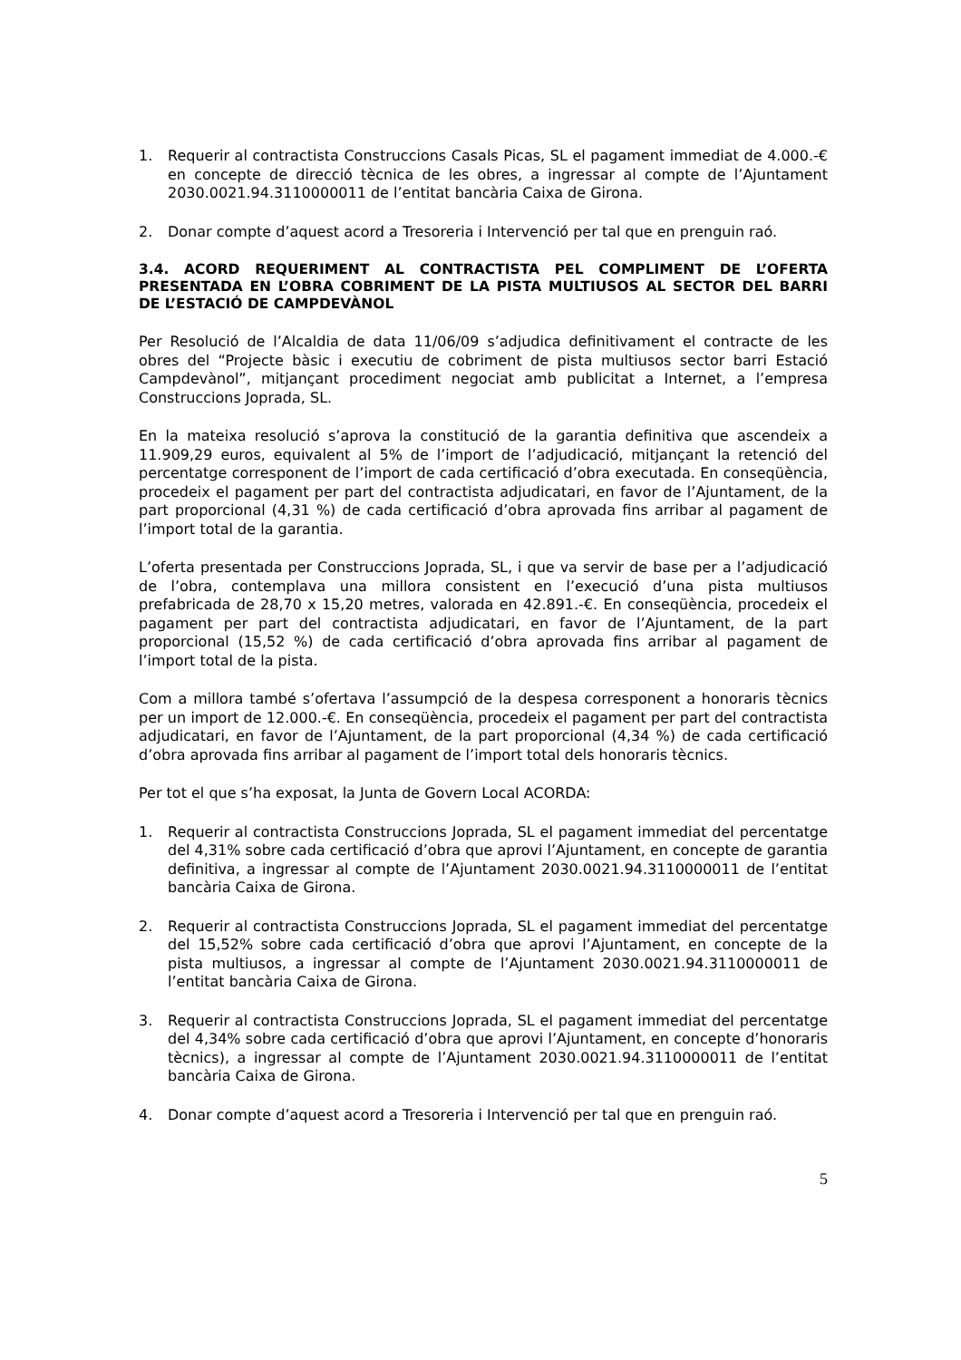1. Requerir al contractista Construccions Casals Picas, SL el pagament immediat de 4.000.-€ en concepte de direcció tècnica de les obres, a ingressar al compte de l’Ajuntament 2030.0021.94.3110000011 de l’entitat bancària Caixa de Girona.
2. Donar compte d’aquest acord a Tresoreria i Intervenció per tal que en prenguin raó.
3.4. ACORD REQUERIMENT AL CONTRACTISTA PEL COMPLIMENT DE L’OFERTA PRESENTADA EN L’OBRA COBRIMENT DE LA PISTA MULTIUSOS AL SECTOR DEL BARRI DE L’ESTACIÓ DE CAMPDEVÀNOL
Per Resolució de l’Alcaldia de data 11/06/09 s’adjudica definitivament el contracte de les obres del “Projecte bàsic i executiu de cobriment de pista multiusos sector barri Estació Campdevànol”, mitjançant procediment negociat amb publicitat a Internet, a l’empresa Construccions Joprada, SL.
En la mateixa resolució s’aprova la constitució de la garantia definitiva que ascendeix a 11.909,29 euros, equivalent al 5% de l’import de l’adjudicació, mitjançant la retenció del percentatge corresponent de l’import de cada certificació d’obra executada. En conseqüència, procedeix el pagament per part del contractista adjudicatari, en favor de l’Ajuntament, de la part proporcional (4,31 %) de cada certificació d’obra aprovada fins arribar al pagament de l’import total de la garantia.
L’oferta presentada per Construccions Joprada, SL, i que va servir de base per a l’adjudicació de l’obra, contemplava una millora consistent en l’execució d’una pista multiusos prefabricada de 28,70 x 15,20 metres, valorada en 42.891.-€. En conseqüència, procedeix el pagament per part del contractista adjudicatari, en favor de l’Ajuntament, de la part proporcional (15,52 %) de cada certificació d’obra aprovada fins arribar al pagament de l’import total de la pista.
Com a millora també s’ofertava l’assumpció de la despesa corresponent a honoraris tècnics per un import de 12.000.-€. En conseqüència, procedeix el pagament per part del contractista adjudicatari, en favor de l’Ajuntament, de la part proporcional (4,34 %) de cada certificació d’obra aprovada fins arribar al pagament de l’import total dels honoraris tècnics.
Per tot el que s’ha exposat, la Junta de Govern Local ACORDA:
1. Requerir al contractista Construccions Joprada, SL el pagament immediat del percentatge del 4,31% sobre cada certificació d’obra que aprovi l’Ajuntament, en concepte de garantia definitiva, a ingressar al compte de l’Ajuntament 2030.0021.94.3110000011 de l’entitat bancària Caixa de Girona.
2. Requerir al contractista Construccions Joprada, SL el pagament immediat del percentatge del 15,52% sobre cada certificació d’obra que aprovi l’Ajuntament, en concepte de la pista multiusos, a ingressar al compte de l’Ajuntament 2030.0021.94.3110000011 de l’entitat bancària Caixa de Girona.
3. Requerir al contractista Construccions Joprada, SL el pagament immediat del percentatge del 4,34% sobre cada certificació d’obra que aprovi l’Ajuntament, en concepte d’honoraris tècnics), a ingressar al compte de l’Ajuntament 2030.0021.94.3110000011 de l’entitat bancària Caixa de Girona.
4. Donar compte d’aquest acord a Tresoreria i Intervenció per tal que en prenguin raó.
5